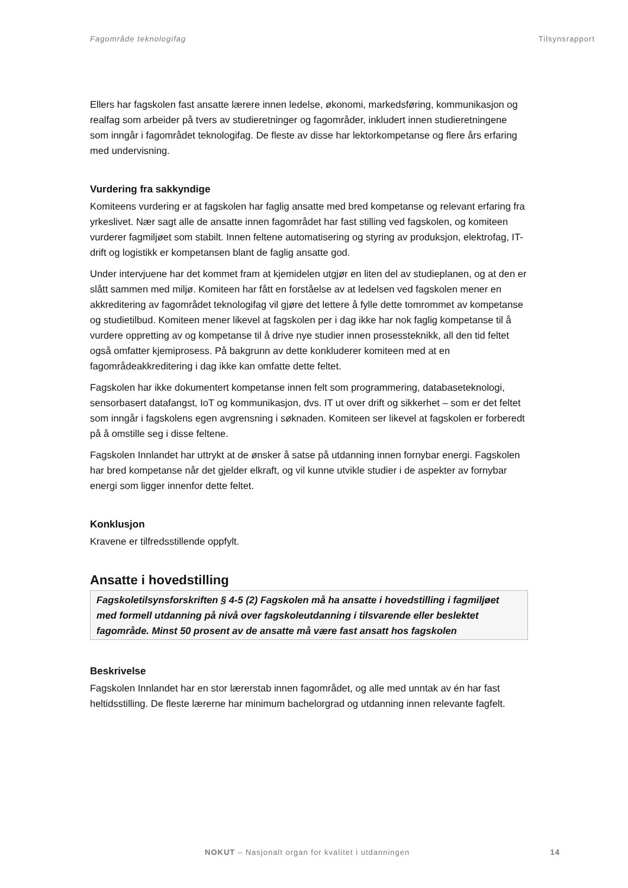Fagområde teknologifag Tilsynsrapport
Ellers har fagskolen fast ansatte lærere innen ledelse, økonomi, markedsføring, kommunikasjon og realfag som arbeider på tvers av studieretninger og fagområder, inkludert innen studieretningene som inngår i fagområdet teknologifag. De fleste av disse har lektorkompetanse og flere års erfaring med undervisning.
Vurdering fra sakkyndige
Komiteens vurdering er at fagskolen har faglig ansatte med bred kompetanse og relevant erfaring fra yrkeslivet. Nær sagt alle de ansatte innen fagområdet har fast stilling ved fagskolen, og komiteen vurderer fagmiljøet som stabilt. Innen feltene automatisering og styring av produksjon, elektrofag, IT-drift og logistikk er kompetansen blant de faglig ansatte god.
Under intervjuene har det kommet fram at kjemidelen utgjør en liten del av studieplanen, og at den er slått sammen med miljø. Komiteen har fått en forståelse av at ledelsen ved fagskolen mener en akkreditering av fagområdet teknologifag vil gjøre det lettere å fylle dette tomrommet av kompetanse og studietilbud. Komiteen mener likevel at fagskolen per i dag ikke har nok faglig kompetanse til å vurdere oppretting av og kompetanse til å drive nye studier innen prosessteknikk, all den tid feltet også omfatter kjemiprosess. På bakgrunn av dette konkluderer komiteen med at en fagområdeakkreditering i dag ikke kan omfatte dette feltet.
Fagskolen har ikke dokumentert kompetanse innen felt som programmering, databaseteknologi, sensorbasert datafangst, IoT og kommunikasjon, dvs. IT ut over drift og sikkerhet – som er det feltet som inngår i fagskolens egen avgrensning i søknaden. Komiteen ser likevel at fagskolen er forberedt på å omstille seg i disse feltene.
Fagskolen Innlandet har uttrykt at de ønsker å satse på utdanning innen fornybar energi. Fagskolen har bred kompetanse når det gjelder elkraft, og vil kunne utvikle studier i de aspekter av fornybar energi som ligger innenfor dette feltet.
Konklusjon
Kravene er tilfredsstillende oppfylt.
Ansatte i hovedstilling
Fagskoletilsynsforskriften § 4-5 (2) Fagskolen må ha ansatte i hovedstilling i fagmiljøet med formell utdanning på nivå over fagskoleutdanning i tilsvarende eller beslektet fagområde. Minst 50 prosent av de ansatte må være fast ansatt hos fagskolen
Beskrivelse
Fagskolen Innlandet har en stor lærerstab innen fagområdet, og alle med unntak av én har fast heltidsstilling. De fleste lærerne har minimum bachelorgrad og utdanning innen relevante fagfelt.
NOKUT – Nasjonalt organ for kvalitet i utdanningen 14